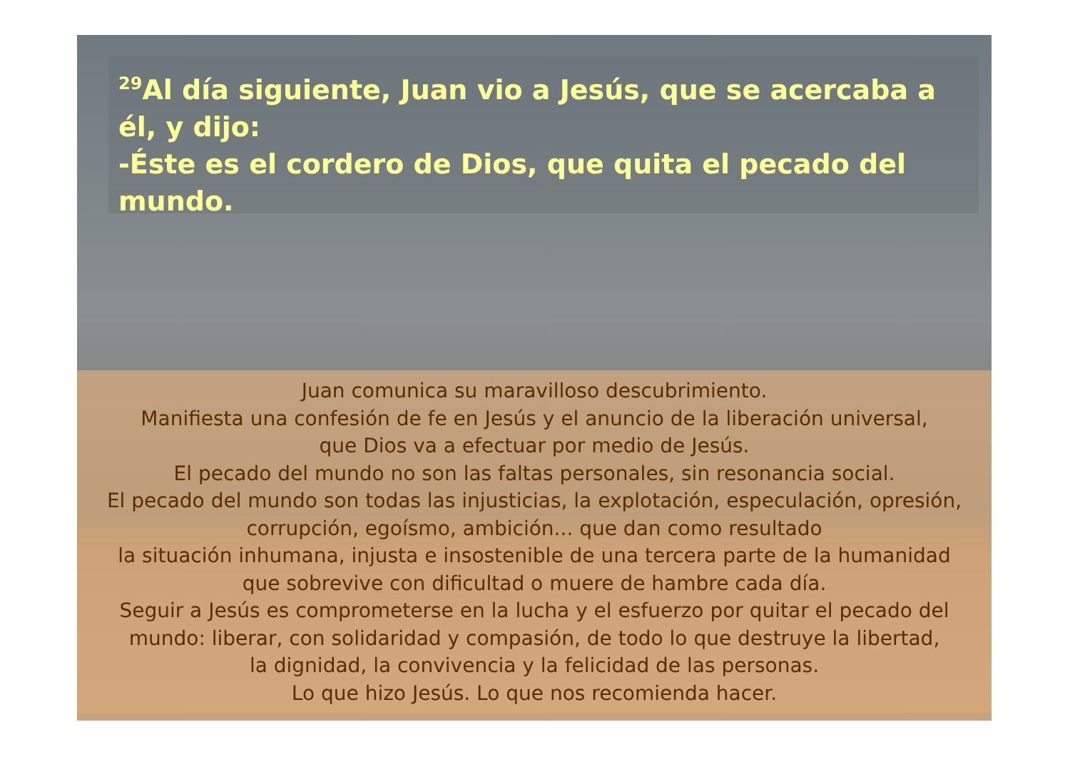<sup>29</sup>Al día siguiente, Juan vio a Jesús, que se acercaba a él, y dijo:
-Éste es el cordero de Dios, que quita el pecado del mundo.
Juan comunica su maravilloso descubrimiento.
Manifiesta una confesión de fe en Jesús y el anuncio de la liberación universal,
que Dios va a efectuar por medio de Jesús.
El pecado del mundo no son las faltas personales, sin resonancia social.
El pecado del mundo son todas las injusticias, la explotación, especulación, opresión,
corrupción, egoísmo, ambición... que dan como resultado
la situación inhumana, injusta e insostenible de una tercera parte de la humanidad
que sobrevive con dificultad o muere de hambre cada día.
Seguir a Jesús es comprometerse en la lucha y el esfuerzo por quitar el pecado del
mundo: liberar, con solidaridad y compasión, de todo lo que destruye la libertad,
la dignidad, la convivencia y la felicidad de las personas.
Lo que hizo Jesús. Lo que nos recomienda hacer.